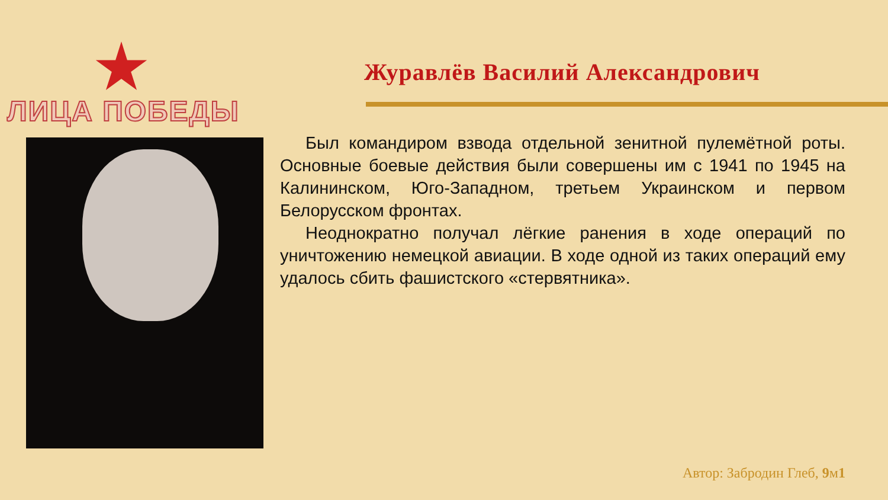ЛИЦА ПОБЕДЫ
Журавлёв Василий Александрович
Был командиром взвода отдельной зенитной пулемётной роты. Основные боевые действия были совершены им с 1941 по 1945 на Калининском, Юго-Западном, третьем Украинском и первом Белорусском фронтах.
Неоднократно получал лёгкие ранения в ходе операций по уничтожению немецкой авиации. В ходе одной из таких операций ему удалось сбить фашистского «стервятника».
Автор: Забродин Глеб, 9м1